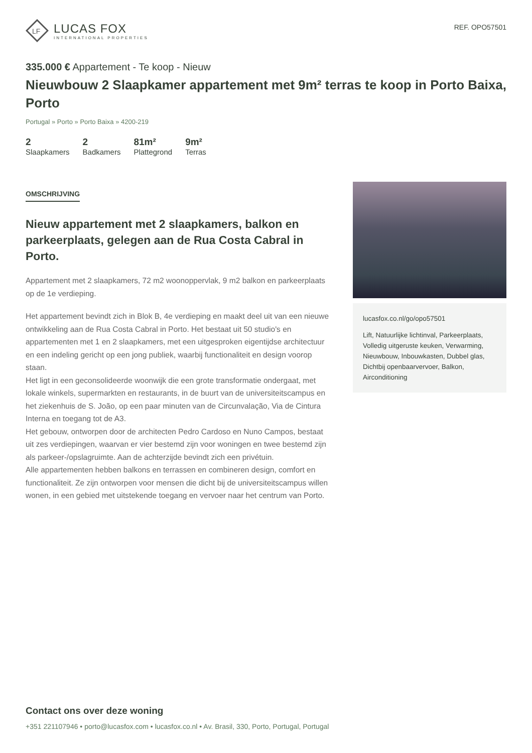LF
LUCAS FOX
INTERNATIONAL PROPERTIES
REF. OPO57501
335.000 € Appartement - Te koop - Nieuw
Nieuwbouw 2 Slaapkamer appartement met 9m² terras te koop in Porto Baixa, Porto
Portugal » Porto » Porto Baixa » 4200-219
2
Slaapkamers
2
Badkamers
81m²
Plattegrond
9m²
Terras
OMSCHRIJVING
Nieuw appartement met 2 slaapkamers, balkon en parkeerplaats, gelegen aan de Rua Costa Cabral in Porto.
Appartement met 2 slaapkamers, 72 m2 woonoppervlak, 9 m2 balkon en parkeerplaats op de 1e verdieping.
Het appartement bevindt zich in Blok B, 4e verdieping en maakt deel uit van een nieuwe ontwikkeling aan de Rua Costa Cabral in Porto. Het bestaat uit 50 studio's en appartementen met 1 en 2 slaapkamers, met een uitgesproken eigentijdse architectuur en een indeling gericht op een jong publiek, waarbij functionaliteit en design voorop staan.
Het ligt in een geconsolideerde woonwijk die een grote transformatie ondergaat, met lokale winkels, supermarkten en restaurants, in de buurt van de universiteitscampus en het ziekenhuis de S. João, op een paar minuten van de Circunvalação, Via de Cintura Interna en toegang tot de A3.
Het gebouw, ontworpen door de architecten Pedro Cardoso en Nuno Campos, bestaat uit zes verdiepingen, waarvan er vier bestemd zijn voor woningen en twee bestemd zijn als parkeer-/opslagruimte. Aan de achterzijde bevindt zich een privétuin.
Alle appartementen hebben balkons en terrassen en combineren design, comfort en functionaliteit. Ze zijn ontworpen voor mensen die dicht bij de universiteitscampus willen wonen, in een gebied met uitstekende toegang en vervoer naar het centrum van Porto.
lucasfox.co.nl/go/opo57501
Lift, Natuurlijke lichtinval, Parkeerplaats, Volledig uitgeruste keuken, Verwarming, Nieuwbouw, Inbouwkasten, Dubbel glas, Dichtbij openbaarvervoer, Balkon, Airconditioning
Contact ons over deze woning
+351 221107946 • porto@lucasfox.com • lucasfox.co.nl • Av. Brasil, 330, Porto, Portugal, Portugal